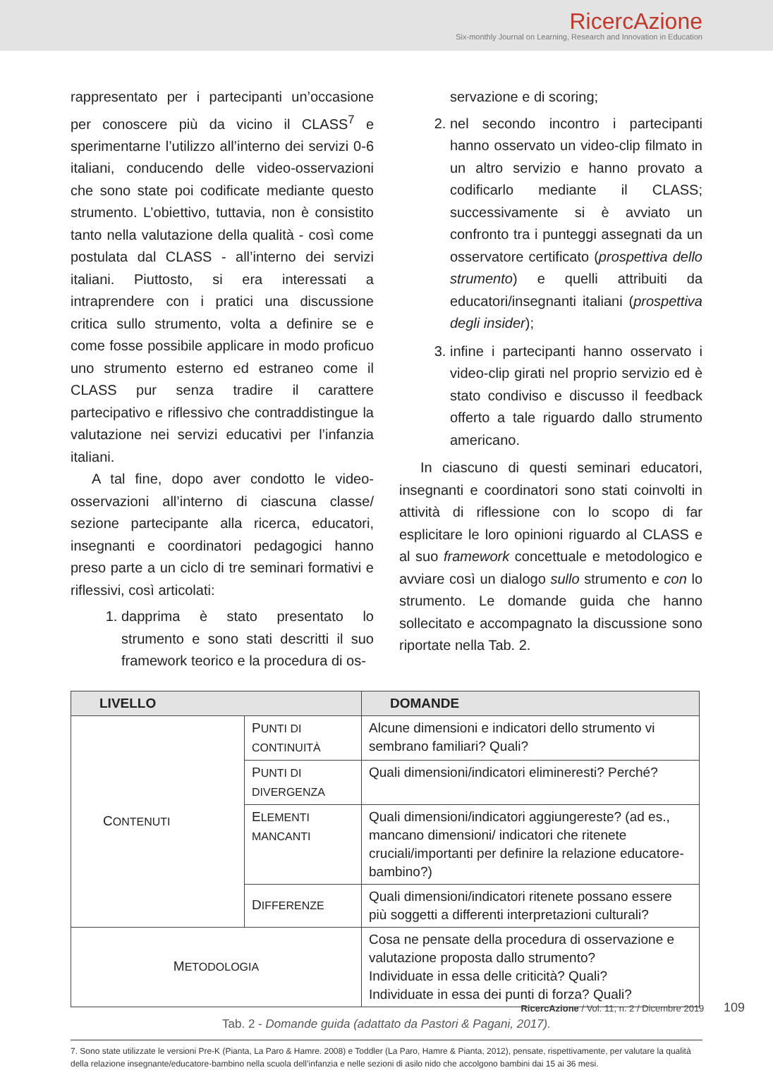RicercAzione
Six-monthly Journal on Learning, Research and Innovation in Education
rappresentato per i partecipanti un’occasione per conoscere più da vicino il CLASS<sup>7</sup> e sperimentarne l’utilizzo all’interno dei servizi 0-6 italiani, conducendo delle video-osservazioni che sono state poi codificate mediante questo strumento. L’obiettivo, tuttavia, non è consistito tanto nella valutazione della qualità - così come postulata dal CLASS - all’interno dei servizi italiani. Piuttosto, si era interessati a intraprendere con i pratici una discussione critica sullo strumento, volta a definire se e come fosse possibile applicare in modo proficuo uno strumento esterno ed estraneo come il CLASS pur senza tradire il carattere partecipativo e riflessivo che contraddistingue la valutazione nei servizi educativi per l’infanzia italiani.
A tal fine, dopo aver condotto le video-osservazioni all’interno di ciascuna classe/ sezione partecipante alla ricerca, educatori, insegnanti e coordinatori pedagogici hanno preso parte a un ciclo di tre seminari formativi e riflessivi, così articolati:
1. dapprima è stato presentato lo strumento e sono stati descritti il suo framework teorico e la procedura di os-
servazione e di scoring;
2. nel secondo incontro i partecipanti hanno osservato un video-clip filmato in un altro servizio e hanno provato a codificarlo mediante il CLASS; successivamente si è avviato un confronto tra i punteggi assegnati da un osservatore certificato (prospettiva dello strumento) e quelli attribuiti da educatori/insegnanti italiani (prospettiva degli insider);
3. infine i partecipanti hanno osservato i video-clip girati nel proprio servizio ed è stato condiviso e discusso il feedback offerto a tale riguardo dallo strumento americano.
In ciascuno di questi seminari educatori, insegnanti e coordinatori sono stati coinvolti in attività di riflessione con lo scopo di far esplicitare le loro opinioni riguardo al CLASS e al suo framework concettuale e metodologico e avviare così un dialogo sullo strumento e con lo strumento. Le domande guida che hanno sollecitato e accompagnato la discussione sono riportate nella Tab. 2.
| LIVELLO | | DOMANDE |
| --- | --- | --- |
| C ONTENUTI | P UNTI DI CONTINUITÀ | Alcune dimensioni e indicatori dello strumento vi sembrano familiari? Quali? |
| | P UNTI DI DIVERGENZA | Quali dimensioni/indicatori elimineresti? Perché? |
| | E LEMENTI MANCANTI | Quali dimensioni/indicatori aggiungereste? (ad es., mancano dimensioni/ indicatori che ritenete cruciali/importanti per definire la relazione educatore-bambino?) |
| | D IFFERENZE | Quali dimensioni/indicatori ritenete possano essere più soggetti a differenti interpretazioni culturali? |
| M ETODOLOGIA | | Cosa ne pensate della procedura di osservazione e valutazione proposta dallo strumento? Individuate in essa delle criticità? Quali? Individuate in essa dei punti di forza? Quali? |
Tab. 2 - Domande guida (adattato da Pastori & Pagani, 2017).
7. Sono state utilizzate le versioni Pre-K (Pianta, La Paro & Hamre. 2008) e Toddler (La Paro, Hamre & Pianta, 2012), pensate, rispettivamente, per valutare la qualità della relazione insegnante/educatore-bambino nella scuola dell’infanzia e nelle sezioni di asilo nido che accolgono bambini dai 15 ai 36 mesi.
RicercAzione / Vol. 11, n. 2 / Dicembre 2019 109